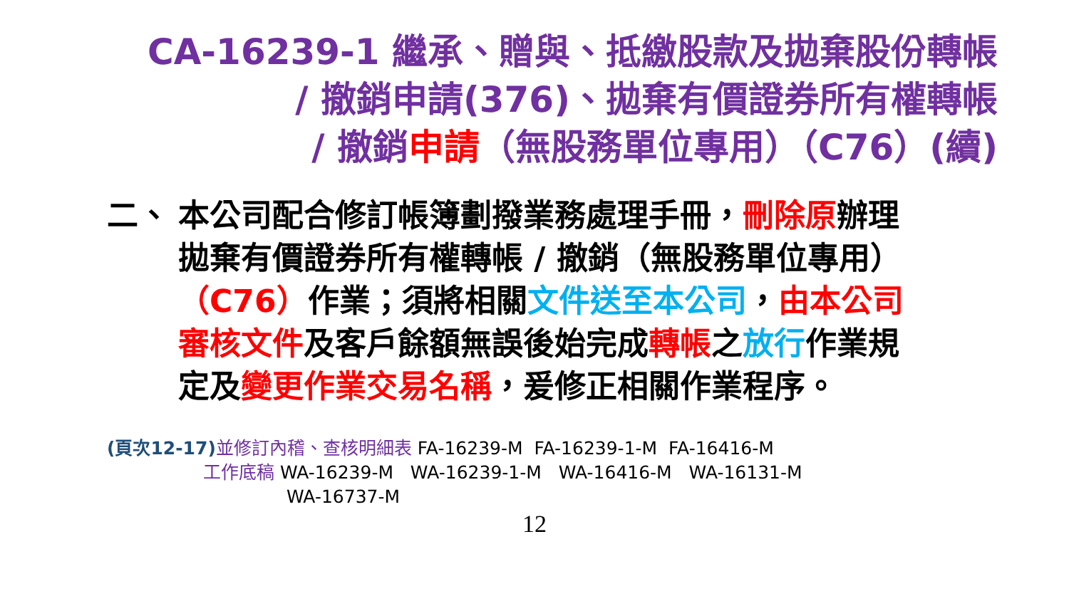CA-16239-1 繼承、贈與、抵繳股款及拋棄股份轉帳
/ 撤銷申請(376)、拋棄有價證券所有權轉帳
/ 撤銷申請（無股務單位專用）（C76）(續)
二、 本公司配合修訂帳簿劃撥業務處理手冊，刪除原辦理拋棄有價證券所有權轉帳 / 撤銷（無股務單位專用）（C76）作業；須將相關文件送至本公司，由本公司審核文件及客戶餘額無誤後始完成轉帳之放行作業規定及變更作業交易名稱，爰修正相關作業程序。
(頁次12-17) 並修訂內稽、查核明細表 FA-16239-M FA-16239-1-M FA-16416-M
工作底稿 WA-16239-M WA-16239-1-M WA-16416-M WA-16131-M
WA-16737-M
12